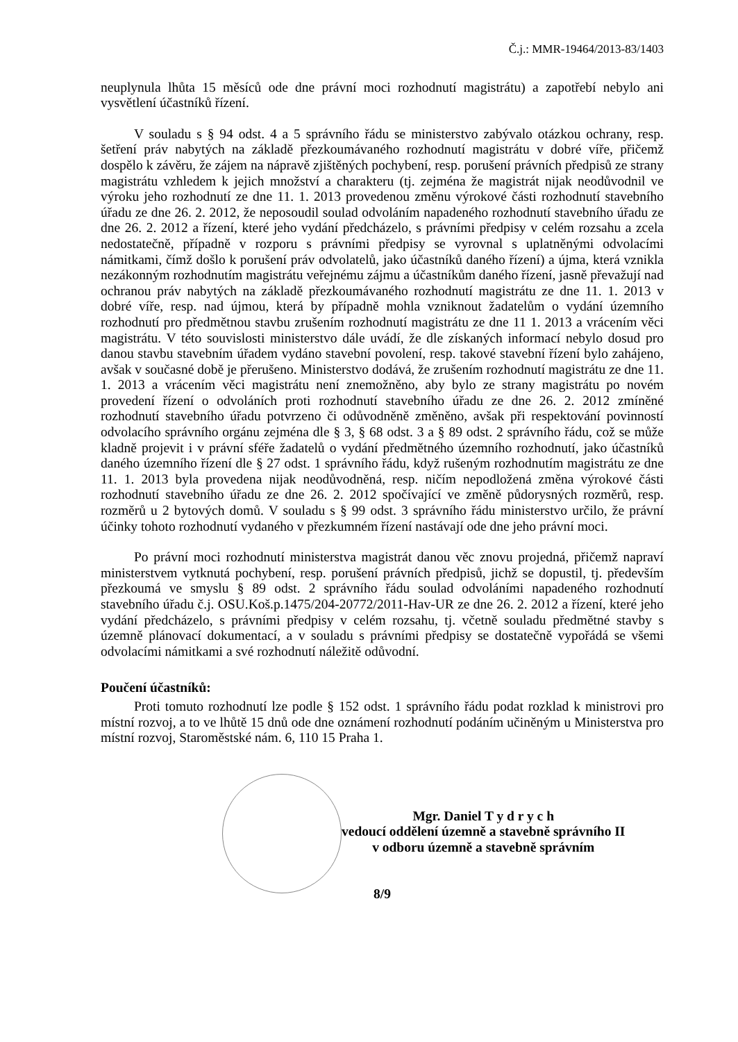Č.j.: MMR-19464/2013-83/1403
neuplynula lhůta 15 měsíců ode dne právní moci rozhodnutí magistrátu) a zapotřebí nebylo ani vysvětlení účastníků řízení.
V souladu s § 94 odst. 4 a 5 správního řádu se ministerstvo zabývalo otázkou ochrany, resp. šetření práv nabytých na základě přezkoumávaného rozhodnutí magistrátu v dobré víře, přičemž dospělo k závěru, že zájem na nápravě zjištěných pochybení, resp. porušení právních předpisů ze strany magistrátu vzhledem k jejich množství a charakteru (tj. zejména že magistrát nijak neodůvodnil ve výroku jeho rozhodnutí ze dne 11. 1. 2013 provedenou změnu výrokové části rozhodnutí stavebního úřadu ze dne 26. 2. 2012, že neposoudil soulad odvoláním napadeného rozhodnutí stavebního úřadu ze dne 26. 2. 2012 a řízení, které jeho vydání předcházelo, s právními předpisy v celém rozsahu a zcela nedostatečně, případně v rozporu s právními předpisy se vyrovnal s uplatněnými odvolacími námitkami, čímž došlo k porušení práv odvolatelů, jako účastníků daného řízení) a újma, která vznikla nezákonným rozhodnutím magistrátu veřejnému zájmu a účastníkům daného řízení, jasně převažují nad ochranou práv nabytých na základě přezkoumávaného rozhodnutí magistrátu ze dne 11. 1. 2013 v dobré víře, resp. nad újmou, která by případně mohla vzniknout žadatelům o vydání územního rozhodnutí pro předmětnou stavbu zrušením rozhodnutí magistrátu ze dne 11 1. 2013 a vrácením věci magistrátu. V této souvislosti ministerstvo dále uvádí, že dle získaných informací nebylo dosud pro danou stavbu stavebním úřadem vydáno stavební povolení, resp. takové stavební řízení bylo zahájeno, avšak v současné době je přerušeno. Ministerstvo dodává, že zrušením rozhodnutí magistrátu ze dne 11. 1. 2013 a vrácením věci magistrátu není znemožněno, aby bylo ze strany magistrátu po novém provedení řízení o odvoláních proti rozhodnutí stavebního úřadu ze dne 26. 2. 2012 zmíněné rozhodnutí stavebního úřadu potvrzeno či odůvodněně změněno, avšak při respektování povinností odvolacího správního orgánu zejména dle § 3, § 68 odst. 3 a § 89 odst. 2 správního řádu, což se může kladně projevit i v právní sféře žadatelů o vydání předmětného územního rozhodnutí, jako účastníků daného územního řízení dle § 27 odst. 1 správního řádu, když rušeným rozhodnutím magistrátu ze dne 11. 1. 2013 byla provedena nijak neodůvodněná, resp. ničím nepodložená změna výrokové části rozhodnutí stavebního úřadu ze dne 26. 2. 2012 spočívající ve změně půdorysných rozměrů, resp. rozměrů u 2 bytových domů. V souladu s § 99 odst. 3 správního řádu ministerstvo určilo, že právní účinky tohoto rozhodnutí vydaného v přezkumném řízení nastávají ode dne jeho právní moci.
Po právní moci rozhodnutí ministerstva magistrát danou věc znovu projedná, přičemž napraví ministerstvem vytknutá pochybení, resp. porušení právních předpisů, jichž se dopustil, tj. především přezkoumá ve smyslu § 89 odst. 2 správního řádu soulad odvoláními napadeného rozhodnutí stavebního úřadu č.j. OSU.Koš.p.1475/204-20772/2011-Hav-UR ze dne 26. 2. 2012 a řízení, které jeho vydání předcházelo, s právními předpisy v celém rozsahu, tj. včetně souladu předmětné stavby s územně plánovací dokumentací, a v souladu s právními předpisy se dostatečně vypořádá se všemi odvolacími námitkami a své rozhodnutí náležitě odůvodní.
Poučení účastníků:
Proti tomuto rozhodnutí lze podle § 152 odst. 1 správního řádu podat rozklad k ministrovi pro místní rozvoj, a to ve lhůtě 15 dnů ode dne oznámení rozhodnutí podáním učiněným u Ministerstva pro místní rozvoj, Staroměstské nám. 6, 110 15 Praha 1.
Mgr. Daniel T y d r y c h
vedoucí oddělení územně a stavebně správního II
v odboru územně a stavebně správním
8/9